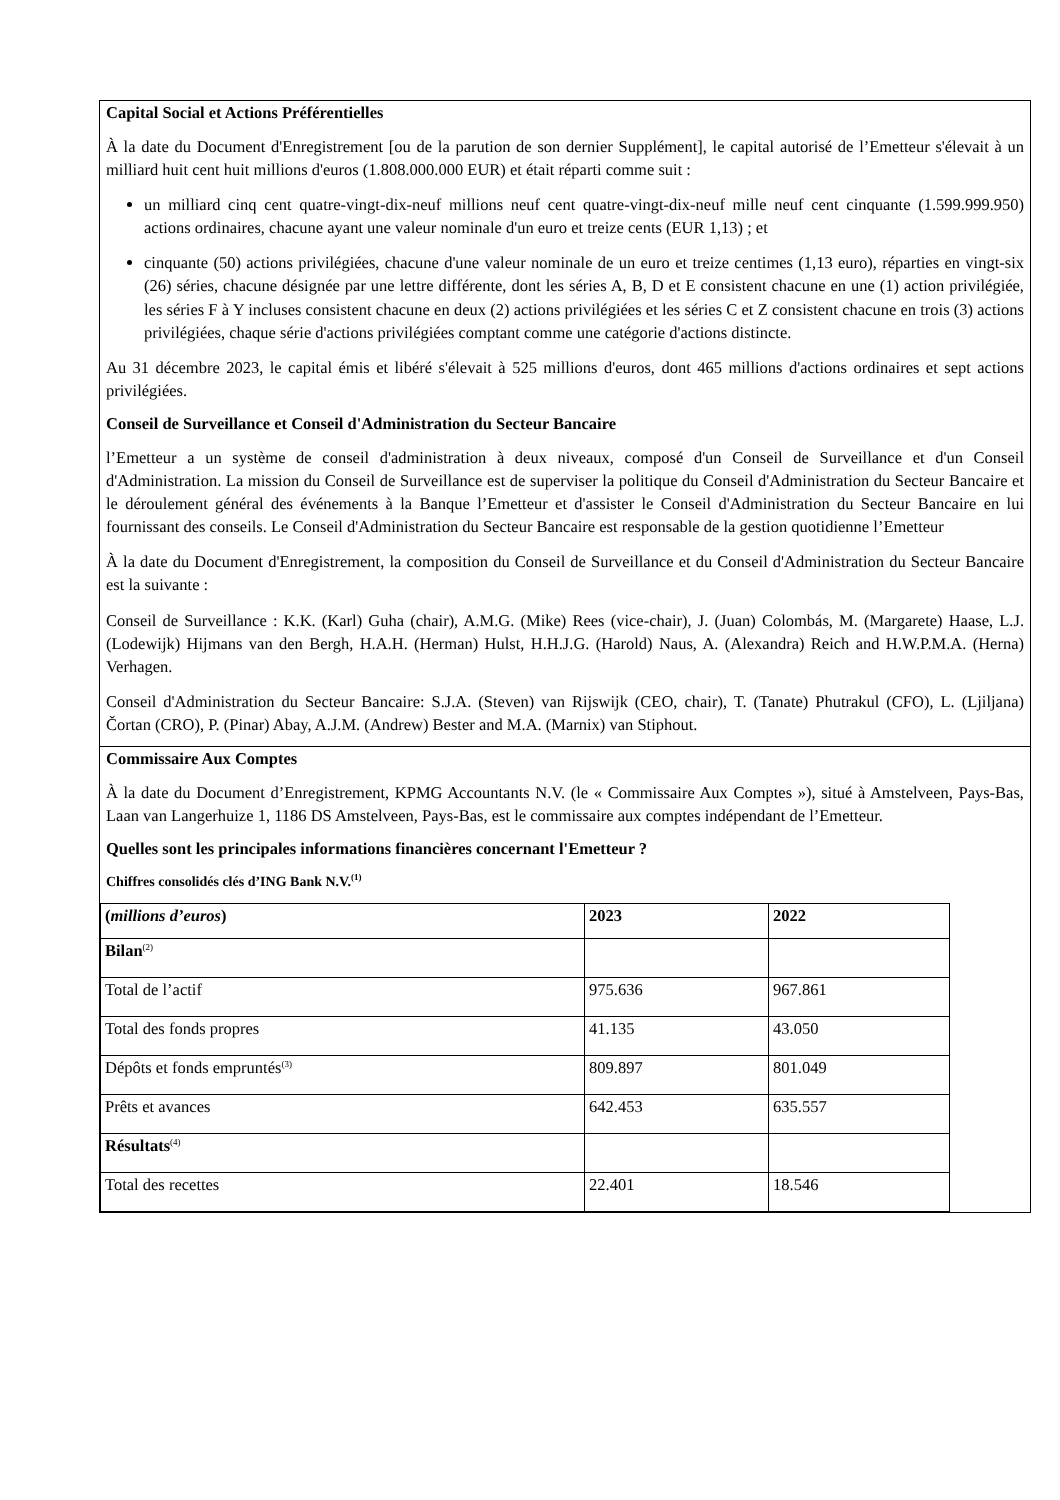Capital Social et Actions Préférentielles
À la date du Document d'Enregistrement [ou de la parution de son dernier Supplément], le capital autorisé de l’Emetteur s'élevait à un milliard huit cent huit millions d'euros (1.808.000.000 EUR) et était réparti comme suit :
un milliard cinq cent quatre-vingt-dix-neuf millions neuf cent quatre-vingt-dix-neuf mille neuf cent cinquante (1.599.999.950) actions ordinaires, chacune ayant une valeur nominale d'un euro et treize cents (EUR 1,13) ; et
cinquante (50) actions privilégiées, chacune d'une valeur nominale de un euro et treize centimes (1,13 euro), réparties en vingt-six (26) séries, chacune désignée par une lettre différente, dont les séries A, B, D et E consistent chacune en une (1) action privilégiée, les séries F à Y incluses consistent chacune en deux (2) actions privilégiées et les séries C et Z consistent chacune en trois (3) actions privilégiées, chaque série d'actions privilégiées comptant comme une catégorie d'actions distincte.
Au 31 décembre 2023, le capital émis et libéré s'élevait à 525 millions d'euros, dont 465 millions d'actions ordinaires et sept actions privilégiées.
Conseil de Surveillance et Conseil d'Administration du Secteur Bancaire
l’Emetteur a un système de conseil d'administration à deux niveaux, composé d'un Conseil de Surveillance et d'un Conseil d'Administration. La mission du Conseil de Surveillance est de superviser la politique du Conseil d'Administration du Secteur Bancaire et le déroulement général des événements à la Banque l’Emetteur et d'assister le Conseil d'Administration du Secteur Bancaire en lui fournissant des conseils. Le Conseil d'Administration du Secteur Bancaire est responsable de la gestion quotidienne l’Emetteur
À la date du Document d'Enregistrement, la composition du Conseil de Surveillance et du Conseil d'Administration du Secteur Bancaire est la suivante :
Conseil de Surveillance : K.K. (Karl) Guha (chair), A.M.G. (Mike) Rees (vice-chair), J. (Juan) Colombás, M. (Margarete) Haase, L.J. (Lodewijk) Hijmans van den Bergh, H.A.H. (Herman) Hulst, H.H.J.G. (Harold) Naus, A. (Alexandra) Reich and H.W.P.M.A. (Herna) Verhagen.
Conseil d'Administration du Secteur Bancaire: S.J.A. (Steven) van Rijswijk (CEO, chair), T. (Tanate) Phutrakul (CFO), L. (Ljiljana) Čortan (CRO), P. (Pinar) Abay, A.J.M. (Andrew) Bester and M.A. (Marnix) van Stiphout.
Commissaire Aux Comptes
À la date du Document d’Enregistrement, KPMG Accountants N.V. (le « Commissaire Aux Comptes »), situé à Amstelveen, Pays-Bas, Laan van Langerhuize 1, 1186 DS Amstelveen, Pays-Bas, est le commissaire aux comptes indépendant de l’Emetteur.
Quelles sont les principales informations financières concernant l'Emetteur ?
Chiffres consolidés clés d’ING Bank N.V.<sup>(1)</sup>
| ( millions d’euros ) | 2023 | 2022 |
| --- | --- | --- |
| Bilan<sup>(2)</sup> | | |
| Total de l’actif | 975.636 | 967.861 |
| Total des fonds propres | 41.135 | 43.050 |
| Dépôts et fonds empruntés<sup>(3)</sup> | 809.897 | 801.049 |
| Prêts et avances | 642.453 | 635.557 |
| Résultats<sup>(4)</sup> | | |
| Total des recettes | 22.401 | 18.546 |